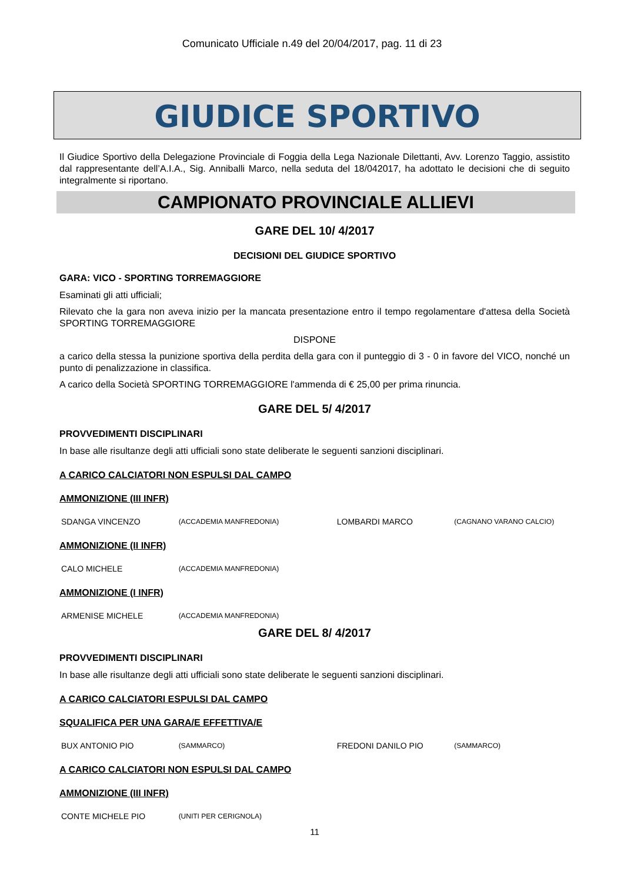Comunicato Ufficiale n.49 del 20/04/2017, pag. 11 di 23
GIUDICE SPORTIVO
Il Giudice Sportivo della Delegazione Provinciale di Foggia della Lega Nazionale Dilettanti, Avv. Lorenzo Taggio, assistito dal rappresentante dell’A.I.A., Sig. Anniballi Marco, nella seduta del 18/042017, ha adottato le decisioni che di seguito integralmente si riportano.
CAMPIONATO PROVINCIALE ALLIEVI
GARE DEL 10/ 4/2017
DECISIONI DEL GIUDICE SPORTIVO
GARA: VICO - SPORTING TORREMAGGIORE
Esaminati gli atti ufficiali;
Rilevato che la gara non aveva inizio per la mancata presentazione entro il tempo regolamentare d'attesa della Società SPORTING TORREMAGGIORE
DISPONE
a carico della stessa la punizione sportiva della perdita della gara con il punteggio di 3 - 0 in favore del VICO, nonché un punto di penalizzazione in classifica.
A carico della Società SPORTING TORREMAGGIORE l'ammenda di € 25,00 per prima rinuncia.
GARE DEL 5/ 4/2017
PROVVEDIMENTI DISCIPLINARI
In base alle risultanze degli atti ufficiali sono state deliberate le seguenti sanzioni disciplinari.
A CARICO CALCIATORI NON ESPULSI DAL CAMPO
AMMONIZIONE (III INFR)
| SDANGA VINCENZO | (ACCADEMIA MANFREDONIA) | LOMBARDI MARCO | (CAGNANO VARANO CALCIO) |
AMMONIZIONE (II INFR)
| CALO MICHELE | (ACCADEMIA MANFREDONIA) |
AMMONIZIONE (I INFR)
| ARMENISE MICHELE | (ACCADEMIA MANFREDONIA) |
GARE DEL 8/ 4/2017
PROVVEDIMENTI DISCIPLINARI
In base alle risultanze degli atti ufficiali sono state deliberate le seguenti sanzioni disciplinari.
A CARICO CALCIATORI ESPULSI DAL CAMPO
SQUALIFICA PER UNA GARA/E EFFETTIVA/E
| BUX ANTONIO PIO | (SAMMARCO) | FREDONI DANILO PIO | (SAMMARCO) |
A CARICO CALCIATORI NON ESPULSI DAL CAMPO
AMMONIZIONE (III INFR)
| CONTE MICHELE PIO | (UNITI PER CERIGNOLA) |
11